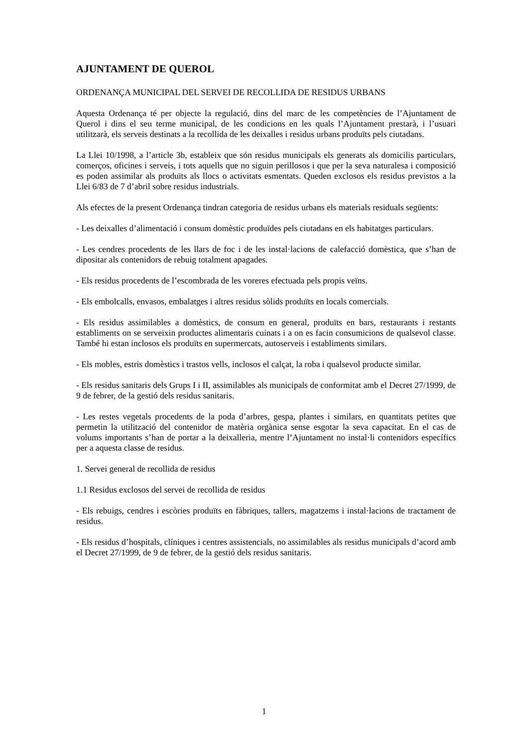AJUNTAMENT DE QUEROL
ORDENANÇA MUNICIPAL DEL SERVEI DE RECOLLIDA DE RESIDUS URBANS
Aquesta Ordenança té per objecte la regulació, dins del marc de les competències de l’Ajuntament de Querol i dins el seu terme municipal, de les condicions en les quals l’Ajuntament prestarà, i l’usuari utilitzarà, els serveis destinats a la recollida de les deixalles i residus urbans produïts pels ciutadans.
La Llei 10/1998, a l’article 3b, estableix que són residus municipals els generats als domicilis particulars, comerços, oficines i serveis, i tots aquells que no siguin perillosos i que per la seva naturalesa i composició es poden assimilar als produïts als llocs o activitats esmentats. Queden exclosos els residus previstos a la Llei 6/83 de 7 d’abril sobre residus industrials.
Als efectes de la present Ordenança tindran categoria de residus urbans els materials residuals següents:
- Les deixalles d’alimentació i consum domèstic produïdes pels ciutadans en els habitatges particulars.
- Les cendres procedents de les llars de foc i de les instal·lacions de calefacció domèstica, que s’han de dipositar als contenidors de rebuig totalment apagades.
- Els residus procedents de l’escombrada de les voreres efectuada pels propis veïns.
- Els embolcalls, envasos, embalatges i altres residus sòlids produïts en locals comercials.
- Els residus assimilables a domèstics, de consum en general, produïts en bars, restaurants i restants establiments on se serveixin productes alimentaris cuinats i a on es facin consumicions de qualsevol classe. També hi estan inclosos els produïts en supermercats, autoserveis i establiments similars.
- Els mobles, estris domèstics i trastos vells, inclosos el calçat, la roba i qualsevol producte similar.
- Els residus sanitaris dels Grups I i II, assimilables als municipals de conformitat amb el Decret 27/1999, de 9 de febrer, de la gestió dels residus sanitaris.
- Les restes vegetals procedents de la poda d’arbres, gespa, plantes i similars, en quantitats petites que permetin la utilització del contenidor de matèria orgànica sense esgotar la seva capacitat. En el cas de volums importants s’han de portar a la deixalleria, mentre l’Ajuntament no instal·li contenidors específics per a aquesta classe de residus.
1. Servei general de recollida de residus
1.1 Residus exclosos del servei de recollida de residus
- Els rebuigs, cendres i escòries produïts en fàbriques, tallers, magatzems i instal·lacions de tractament de residus.
- Els residus d’hospitals, clíniques i centres assistencials, no assimilables als residus municipals d’acord amb el Decret 27/1999, de 9 de febrer, de la gestió dels residus sanitaris.
1